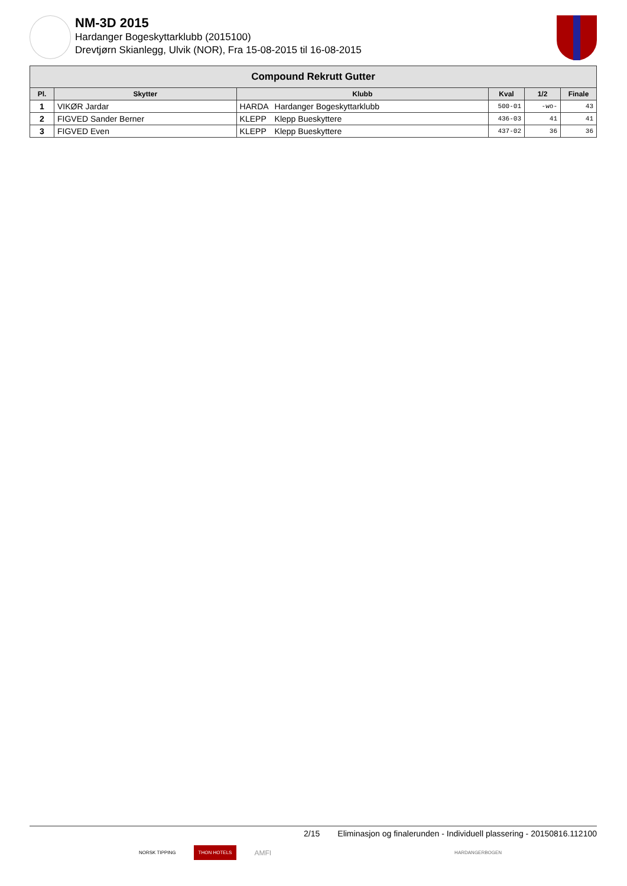NM-3D 2015
Hardanger Bogeskyttarklubb (2015100)
Drevtjørn Skianlegg, Ulvik (NOR), Fra 15-08-2015 til 16-08-2015
| Compound Rekrutt Gutter | | | | | | |
| --- | --- | --- | --- | --- | --- | --- |
| Pl. | Skytter | Klubb | | Kval | 1/2 | Finale |
| 1 | VIKØR Jardar | HARDA | Hardanger Bogeskyttarklubb | 500-01 | -wo- | 43 |
| 2 | FIGVED Sander Berner | KLEPP | Klepp Bueskyttere | 436-03 | 41 | 41 |
| 3 | FIGVED Even | KLEPP | Klepp Bueskyttere | 437-02 | 36 | 36 |
2/15 Eliminasjon og finalerunden - Individuell plassering - 20150816.112100
NORSK TIPPING THON HOTELS AMFI HARDANGERBOGEN